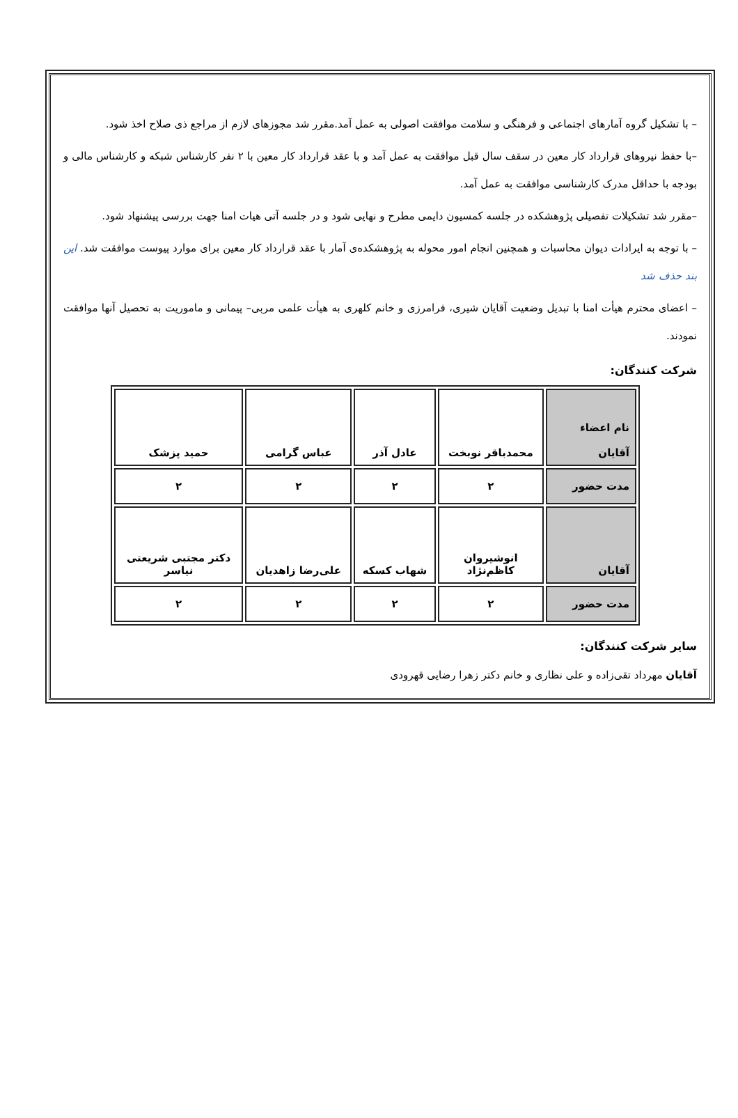– با تشکیل گروه آمارهای اجتماعی و فرهنگی و سلامت موافقت اصولی به عمل آمد.مقرر شد مجوزهای لازم از مراجع ذی صلاح اخذ شود.
–با حفظ نیروهای قرارداد کار معین در سقف سال قبل موافقت به عمل آمد و با عقد قرارداد کار معین با ۲ نفر کارشناس شبکه و کارشناس مالی و بودجه با حداقل مدرک کارشناسی موافقت به عمل آمد.
–مقرر شد تشکیلات تفصیلی پژوهشکده در جلسه کمسیون دایمی مطرح و نهایی شود و در جلسه آتی هیات امنا جهت بررسی پیشنهاد شود.
– با توجه به ایرادات دیوان محاسبات و همچنین انجام امور محوله به پژوهشکده‌ی آمار با عقد قرارداد کار معین برای موارد پیوست موافقت شد. این بند حذف شد
– اعضای محترم هیأت امنا با تبدیل وضعیت آقایان شیری، فرامرزی و خانم کلهری به هیأت علمی مربی– پیمانی و ماموریت به تحصیل آنها موافقت نمودند.
شرکت کنندگان:
| نام اعضاء آقایان | محمدباقر نوبخت | عادل آذر | عباس گرامی | حمید پزشک |
| مدت حضور | ۲ | ۲ | ۲ | ۲ |
| آقایان | انوشیروان کاظم‌نژاد | شهاب کسکه | علی‌رضا زاهدیان | دکتر مجتبی شریعتی نیاسر |
| مدت حضور | ۲ | ۲ | ۲ | ۲ |
سایر شرکت کنندگان:
آقایان مهرداد تقی‌زاده و علی نظاری و خانم دکتر زهرا رضایی قهرودی